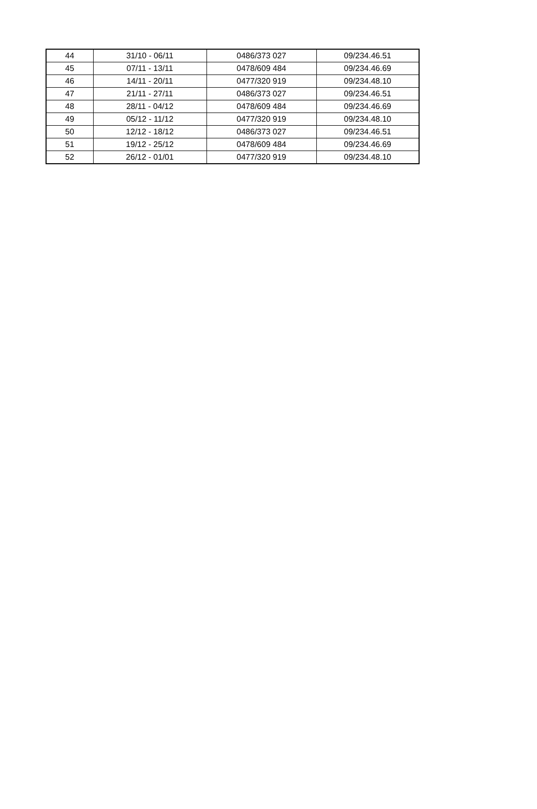| 44 | 31/10 - 06/11 | 0486/373 027 | 09/234.46.51 |
| 45 | 07/11 - 13/11 | 0478/609 484 | 09/234.46.69 |
| 46 | 14/11 - 20/11 | 0477/320 919 | 09/234.48.10 |
| 47 | 21/11 - 27/11 | 0486/373 027 | 09/234.46.51 |
| 48 | 28/11 - 04/12 | 0478/609 484 | 09/234.46.69 |
| 49 | 05/12 - 11/12 | 0477/320 919 | 09/234.48.10 |
| 50 | 12/12 - 18/12 | 0486/373 027 | 09/234.46.51 |
| 51 | 19/12 - 25/12 | 0478/609 484 | 09/234.46.69 |
| 52 | 26/12 - 01/01 | 0477/320 919 | 09/234.48.10 |